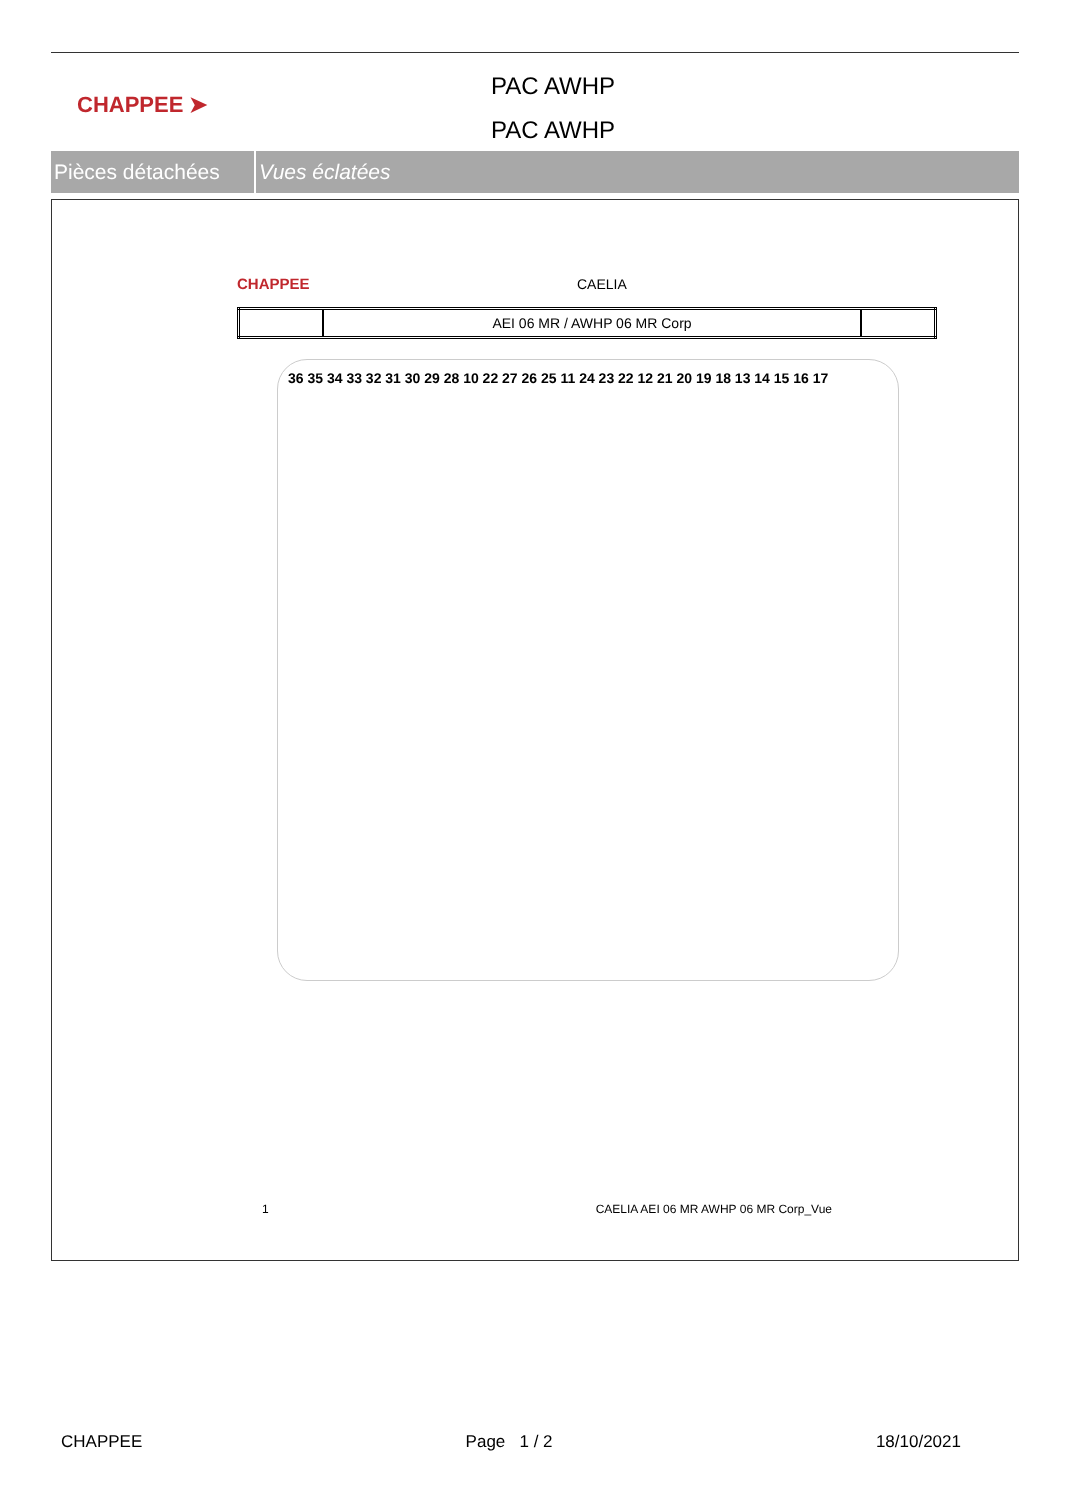CHAPPEE ➤
PAC AWHP
PAC AWHP
Pièces détachées
Vues éclatées
CHAPPEE CAELIA
| | AEI 06 MR / AWHP 06 MR Corp | |
36 35 34 33 32 31 30 29 28 10 22 27 26 25 11 24 23 22 12 21 20 19 18 13 14 15 16 17
1 CAELIA AEI 06 MR AWHP 06 MR Corp_Vue
CHAPPEE Page 1 / 2 18/10/2021